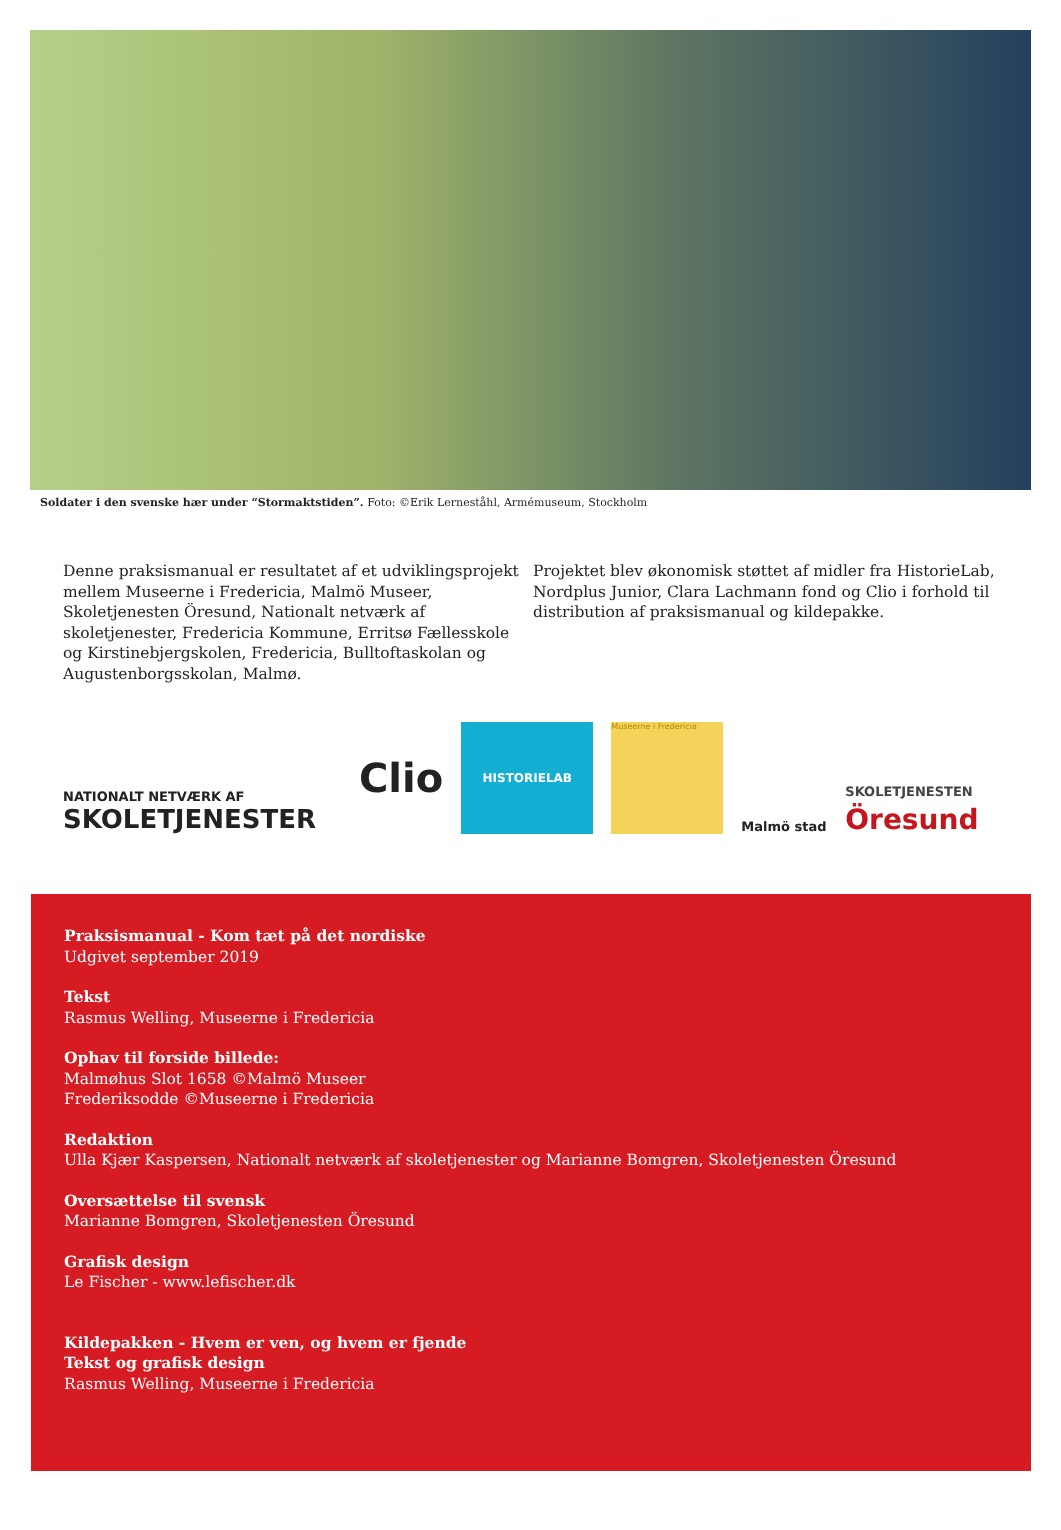Soldater i den svenske hær under “Stormaktstiden”. Foto: ©Erik Lerneståhl, Armémuseum, Stockholm
Denne praksismanual er resultatet af et udviklingsprojekt mellem Museerne i Fredericia, Malmö Museer, Skoletjenesten Öresund, Nationalt netværk af skoletjenester, Fredericia Kommune, Erritsø Fællesskole og Kirstinebjergskolen, Fredericia, Bulltoftaskolan og Augustenborgsskolan, Malmø.
Projektet blev økonomisk støttet af midler fra HistorieLab, Nordplus Junior, Clara Lachmann fond og Clio i forhold til distribution af praksismanual og kildepakke.
NATIONALT NETVÆRK AF
SKOLETJENESTER
Clio
HISTORIELAB
Museerne i Fredericia
Malmö stad
SKOLETJENESTEN
Öresund
Praksismanual - Kom tæt på det nordiske
Udgivet september 2019
Tekst
Rasmus Welling, Museerne i Fredericia
Ophav til forside billede:
Malmøhus Slot 1658 ©Malmö Museer
Frederiksodde ©Museerne i Fredericia
Redaktion
Ulla Kjær Kaspersen, Nationalt netværk af skoletjenester og Marianne Bomgren, Skoletjenesten Öresund
Oversættelse til svensk
Marianne Bomgren, Skoletjenesten Öresund
Grafisk design
Le Fischer - www.lefischer.dk
Kildepakken - Hvem er ven, og hvem er fjende
Tekst og grafisk design
Rasmus Welling, Museerne i Fredericia